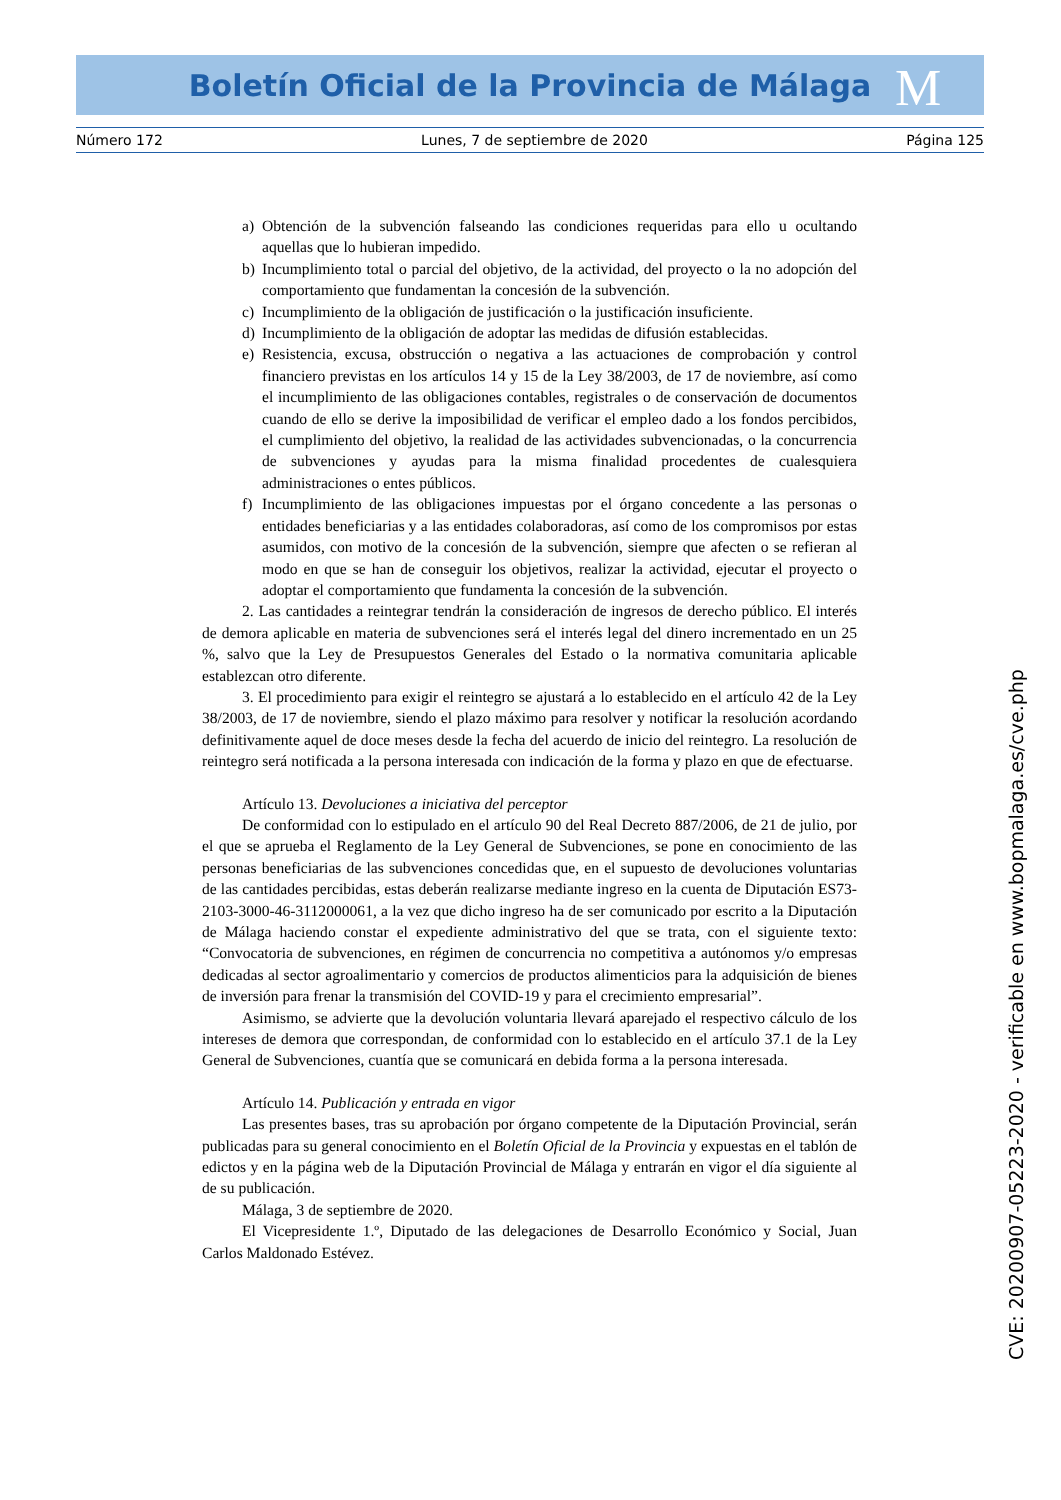Boletín Oficial de la Provincia de Málaga M
Número 172 Lunes, 7 de septiembre de 2020 Página 125
a) Obtención de la subvención falseando las condiciones requeridas para ello u ocultando aquellas que lo hubieran impedido.
b) Incumplimiento total o parcial del objetivo, de la actividad, del proyecto o la no adopción del comportamiento que fundamentan la concesión de la subvención.
c) Incumplimiento de la obligación de justificación o la justificación insuficiente.
d) Incumplimiento de la obligación de adoptar las medidas de difusión establecidas.
e) Resistencia, excusa, obstrucción o negativa a las actuaciones de comprobación y control financiero previstas en los artículos 14 y 15 de la Ley 38/2003, de 17 de noviembre, así como el incumplimiento de las obligaciones contables, registrales o de conservación de documentos cuando de ello se derive la imposibilidad de verificar el empleo dado a los fondos percibidos, el cumplimiento del objetivo, la realidad de las actividades subvencionadas, o la concurrencia de subvenciones y ayudas para la misma finalidad procedentes de cualesquiera administraciones o entes públicos.
f) Incumplimiento de las obligaciones impuestas por el órgano concedente a las personas o entidades beneficiarias y a las entidades colaboradoras, así como de los compromisos por estas asumidos, con motivo de la concesión de la subvención, siempre que afecten o se refieran al modo en que se han de conseguir los objetivos, realizar la actividad, ejecutar el proyecto o adoptar el comportamiento que fundamenta la concesión de la subvención.
2. Las cantidades a reintegrar tendrán la consideración de ingresos de derecho público. El interés de demora aplicable en materia de subvenciones será el interés legal del dinero incrementado en un 25 %, salvo que la Ley de Presupuestos Generales del Estado o la normativa comunitaria aplicable establezcan otro diferente.
3. El procedimiento para exigir el reintegro se ajustará a lo establecido en el artículo 42 de la Ley 38/2003, de 17 de noviembre, siendo el plazo máximo para resolver y notificar la resolución acordando definitivamente aquel de doce meses desde la fecha del acuerdo de inicio del reintegro. La resolución de reintegro será notificada a la persona interesada con indicación de la forma y plazo en que de efectuarse.
Artículo 13. Devoluciones a iniciativa del perceptor
De conformidad con lo estipulado en el artículo 90 del Real Decreto 887/2006, de 21 de julio, por el que se aprueba el Reglamento de la Ley General de Subvenciones, se pone en conocimiento de las personas beneficiarias de las subvenciones concedidas que, en el supuesto de devoluciones voluntarias de las cantidades percibidas, estas deberán realizarse mediante ingreso en la cuenta de Diputación ES73-2103-3000-46-3112000061, a la vez que dicho ingreso ha de ser comunicado por escrito a la Diputación de Málaga haciendo constar el expediente administrativo del que se trata, con el siguiente texto: “Convocatoria de subvenciones, en régimen de concurrencia no competitiva a autónomos y/o empresas dedicadas al sector agroalimentario y comercios de productos alimenticios para la adquisición de bienes de inversión para frenar la transmisión del COVID-19 y para el crecimiento empresarial”.
Asimismo, se advierte que la devolución voluntaria llevará aparejado el respectivo cálculo de los intereses de demora que correspondan, de conformidad con lo establecido en el artículo 37.1 de la Ley General de Subvenciones, cuantía que se comunicará en debida forma a la persona interesada.
Artículo 14. Publicación y entrada en vigor
Las presentes bases, tras su aprobación por órgano competente de la Diputación Provincial, serán publicadas para su general conocimiento en el Boletín Oficial de la Provincia y expuestas en el tablón de edictos y en la página web de la Diputación Provincial de Málaga y entrarán en vigor el día siguiente al de su publicación.
Málaga, 3 de septiembre de 2020.
El Vicepresidente 1.º, Diputado de las delegaciones de Desarrollo Económico y Social, Juan Carlos Maldonado Estévez.
CVE: 20200907-05223-2020 - verificable en www.bopmalaga.es/cve.php